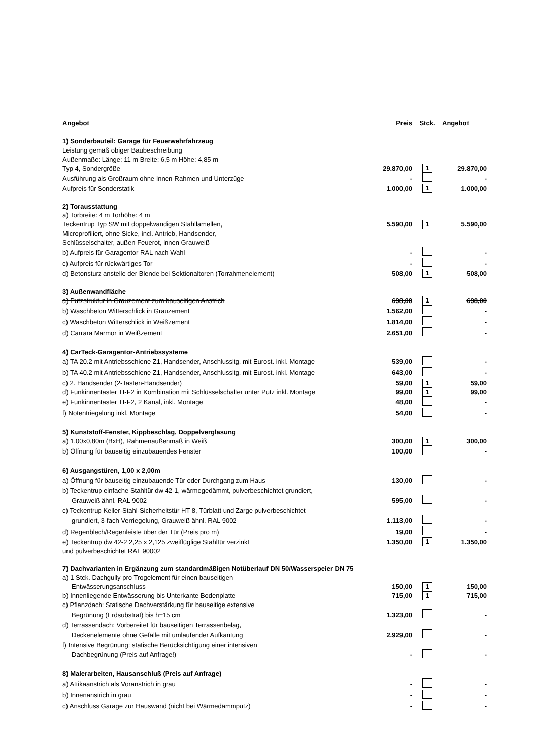| Angebot | Preis | Stck. | Angebot |
| --- | --- | --- | --- |
| 1) Sonderbauteil: Garage für Feuerwehrfahrzeug | | | |
| Leistung gemäß obiger Baubeschreibung | | | |
| Außenmaße: Länge: 11 m Breite: 6,5 m Höhe: 4,85 m | | | |
| Typ 4, Sondergröße | 29.870,00 | 1 | 29.870,00 |
| Ausführung als Großraum ohne Innen-Rahmen und Unterzüge | - | | - |
| Aufpreis für Sonderstatik | 1.000,00 | 1 | 1.000,00 |
| 2) Torausstattung | | | |
| a) Torbreite: 4 m Torhöhe: 4 m | | | |
| Teckentrup Typ SW mit doppelwandigen Stahllamellen, | 5.590,00 | 1 | 5.590,00 |
| Microprofiliert, ohne Sicke, incl. Antrieb, Handsender, | | | |
| Schlüsselschalter, außen Feuerot, innen Grauweiß | | | |
| b) Aufpreis für Garagentor RAL nach Wahl | - | | - |
| c) Aufpreis für rückwärtiges Tor | - | | - |
| d) Betonsturz anstelle der Blende bei Sektionaltoren (Torrahmenelement) | 508,00 | 1 | 508,00 |
| 3) Außenwandfläche | | | |
| a) Putzstruktur in Grauzement zum bauseitigen Anstrich | 698,00 | 1 | 698,00 |
| b) Waschbeton Witterschlick in Grauzement | 1.562,00 | | - |
| c) Waschbeton Witterschlick in Weißzement | 1.814,00 | | - |
| d) Carrara Marmor in Weißzement | 2.651,00 | | - |
| 4) CarTeck-Garagentor-Antriebssysteme | | | |
| a) TA 20.2 mit Antriebsschiene Z1, Handsender, Anschlussltg. mit Eurost. inkl. Montage | 539,00 | | - |
| b) TA 40.2 mit Antriebsschiene Z1, Handsender, Anschlussltg. mit Eurost. inkl. Montage | 643,00 | | - |
| c) 2. Handsender (2-Tasten-Handsender) | 59,00 | 1 | 59,00 |
| d) Funkinnentaster TI-F2 in Kombination mit Schlüsselschalter unter Putz inkl. Montage | 99,00 | 1 | 99,00 |
| e) Funkinnentaster TI-F2, 2 Kanal, inkl. Montage | 48,00 | | - |
| f) Notentriegelung inkl. Montage | 54,00 | | - |
| 5) Kunststoff-Fenster, Kippbeschlag, Doppelverglasung | | | |
| a) 1,00x0,80m (BxH), Rahmenaußenmaß in Weiß | 300,00 | 1 | 300,00 |
| b) Öffnung für bauseitig einzubauendes Fenster | 100,00 | | - |
| 6) Ausgangstüren, 1,00 x 2,00m | | | |
| a) Öffnung für bauseitig einzubauende Tür oder Durchgang zum Haus | 130,00 | | - |
| b) Teckentrup einfache Stahltür dw 42-1, wärmegedämmt, pulverbeschichtet grundiert, | | | |
| Grauweiß ähnl. RAL 9002 | 595,00 | | - |
| c) Teckentrup Keller-Stahl-Sicherheitstür HT 8, Türblatt und Zarge pulverbeschichtet | | | |
| grundiert, 3-fach Verriegelung, Grauweiß ähnl. RAL 9002 | 1.113,00 | | - |
| d) Regenblech/Regenleiste über der Tür (Preis pro m) | 19,00 | | - |
| e) Teckentrup dw 42-2 2,25 x 2,125 zweiflüglige Stahltür verzinkt | 1.350,00 | 1 | 1.350,00 |
| und pulverbeschichtet RAL 90002 | | | |
| 7) Dachvarianten in Ergänzung zum standardmäßigen Notüberlauf DN 50/Wasserspeier DN 75 | | | |
| a) 1 Stck. Dachgully pro Trogelement für einen bauseitigen | | | |
| Entwässerungsanschluss | 150,00 | 1 | 150,00 |
| b) Innenliegende Entwässerung bis Unterkante Bodenplatte | 715,00 | 1 | 715,00 |
| c) Pflanzdach: Statische Dachverstärkung für bauseitige extensive | | | |
| Begrünung (Erdsubstrat) bis h=15 cm | 1.323,00 | | - |
| d) Terrassendach: Vorbereitet für bauseitigen Terrassenbelag, | | | |
| Deckenelemente ohne Gefälle mit umlaufender Aufkantung | 2.929,00 | | - |
| f) Intensive Begrünung: statische Berücksichtigung einer intensiven | | | |
| Dachbegrünung (Preis auf Anfrage!) | - | | - |
| 8) Malerarbeiten, Hausanschluß (Preis auf Anfrage) | | | |
| a) Attikaanstrich als Voranstrich in grau | - | | - |
| b) Innenanstrich in grau | - | | - |
| c) Anschluss Garage zur Hauswand (nicht bei Wärmedämmputz) | - | | - |